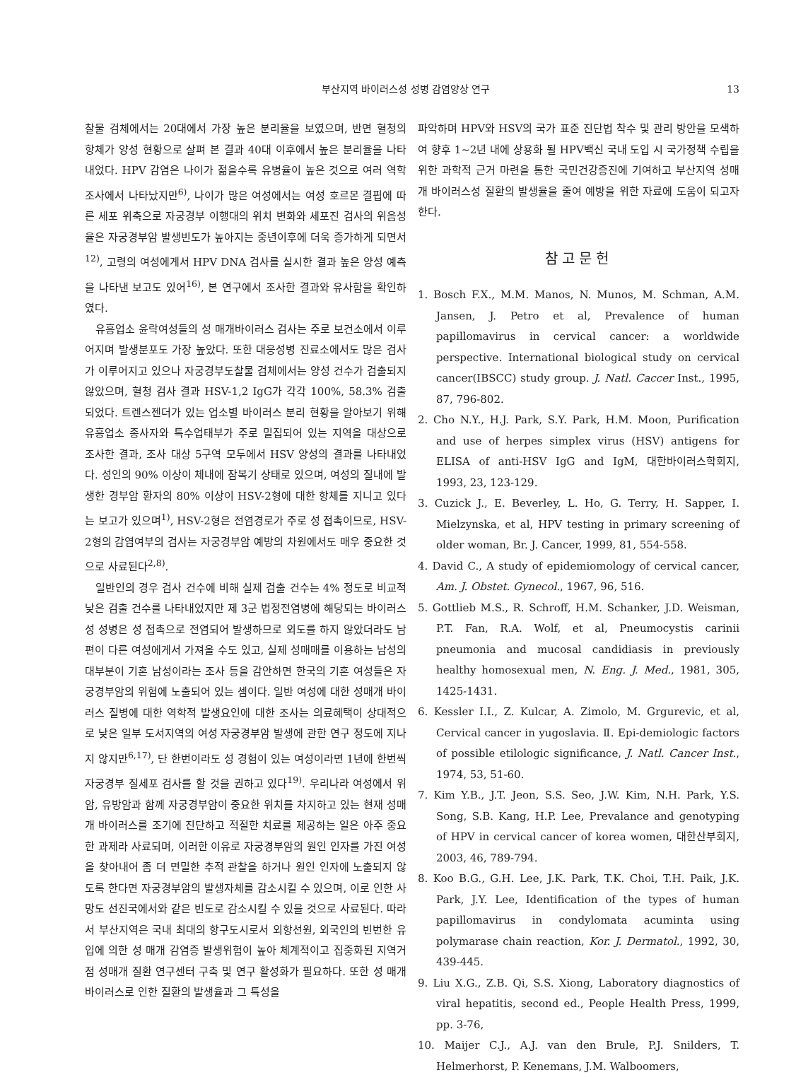부산지역 바이러스성 성병 감염양상 연구 13
찰물 검체에서는 20대에서 가장 높은 분리율을 보였으며, 반면 혈청의 항체가 양성 현황으로 살펴 본 결과 40대 이후에서 높은 분리율을 나타내었다. HPV 감염은 나이가 젊을수록 유병율이 높은 것으로 여러 역학조사에서 나타났지만<sup>6)</sup>, 나이가 많은 여성에서는 여성 호르몬 결핍에 따른 세포 위축으로 자궁경부 이행대의 위치 변화와 세포진 검사의 위음성율은 자궁경부암 발생빈도가 높아지는 중년이후에 더욱 증가하게 되면서<sup>12)</sup>, 고령의 여성에게서 HPV DNA 검사를 실시한 결과 높은 양성 예측을 나타낸 보고도 있어<sup>16)</sup>, 본 연구에서 조사한 결과와 유사함을 확인하였다.
유흥업소 윤락여성들의 성 매개바이러스 검사는 주로 보건소에서 이루어지며 발생분포도 가장 높았다. 또한 대응성병 진료소에서도 많은 검사가 이루어지고 있으나 자궁경부도찰물 검체에서는 양성 건수가 검출되지 않았으며, 혈청 검사 결과 HSV-1,2 IgG가 각각 100%, 58.3% 검출되었다. 트렌스젠더가 있는 업소별 바이러스 분리 현황을 알아보기 위해 유흥업소 종사자와 특수업태부가 주로 밀집되어 있는 지역을 대상으로 조사한 결과, 조사 대상 5구역 모두에서 HSV 양성의 결과를 나타내었다. 성인의 90% 이상이 체내에 잠복기 상태로 있으며, 여성의 질내에 발생한 경부암 환자의 80% 이상이 HSV-2형에 대한 항체를 지니고 있다는 보고가 있으며<sup>1)</sup>, HSV-2형은 전염경로가 주로 성 접촉이므로, HSV-2형의 감염여부의 검사는 자궁경부암 예방의 차원에서도 매우 중요한 것으로 사료된다<sup>2,8)</sup>.
일반인의 경우 검사 건수에 비해 실제 검출 건수는 4% 정도로 비교적 낮은 검출 건수를 나타내었지만 제 3군 법정전염병에 해당되는 바이러스성 성병은 성 접촉으로 전염되어 발생하므로 외도를 하지 않았더라도 남편이 다른 여성에게서 가져올 수도 있고, 실제 성매매를 이용하는 남성의 대부분이 기혼 남성이라는 조사 등을 감안하면 한국의 기혼 여성들은 자궁경부암의 위험에 노출되어 있는 셈이다. 일반 여성에 대한 성매개 바이러스 질병에 대한 역학적 발생요인에 대한 조사는 의료혜택이 상대적으로 낮은 일부 도서지역의 여성 자궁경부암 발생에 관한 연구 정도에 지나지 않지만<sup>6,17)</sup>, 단 한번이라도 성 경험이 있는 여성이라면 1년에 한번씩 자궁경부 질세포 검사를 할 것을 권하고 있다<sup>19)</sup>. 우리나라 여성에서 위암, 유방암과 함께 자궁경부암이 중요한 위치를 차지하고 있는 현재 성매개 바이러스를 조기에 진단하고 적절한 치료를 제공하는 일은 아주 중요한 과제라 사료되며, 이러한 이유로 자궁경부암의 원인 인자를 가진 여성을 찾아내어 좀 더 면밀한 추적 관찰을 하거나 원인 인자에 노출되지 않도록 한다면 자궁경부암의 발생자체를 감소시킬 수 있으며, 이로 인한 사망도 선진국에서와 같은 빈도로 감소시킬 수 있을 것으로 사료된다. 따라서 부산지역은 국내 최대의 항구도시로서 외항선원, 외국인의 빈번한 유입에 의한 성 매개 감염증 발생위험이 높아 체계적이고 집중화된 지역거점 성매개 질환 연구센터 구축 및 연구 활성화가 필요하다. 또한 성 매개바이러스로 인한 질환의 발생율과 그 특성을
파악하며 HPV와 HSV의 국가 표준 진단법 착수 및 관리 방안을 모색하여 향후 1~2년 내에 상용화 될 HPV백신 국내 도입 시 국가정책 수립을 위한 과학적 근거 마련을 통한 국민건강증진에 기여하고 부산지역 성매개 바이러스성 질환의 발생율을 줄여 예방을 위한 자료에 도움이 되고자 한다.
참고문헌
1. Bosch F.X., M.M. Manos, N. Munos, M. Schman, A.M. Jansen, J. Petro et al, Prevalence of human papillomavirus in cervical cancer: a worldwide perspective. International biological study on cervical cancer(IBSCC) study group. J. Natl. Caccer Inst., 1995, 87, 796-802.
2. Cho N.Y., H.J. Park, S.Y. Park, H.M. Moon, Purification and use of herpes simplex virus (HSV) antigens for ELISA of anti-HSV IgG and IgM, 대한바이러스학회지, 1993, 23, 123-129.
3. Cuzick J., E. Beverley, L. Ho, G. Terry, H. Sapper, I. Mielzynska, et al, HPV testing in primary screening of older woman, Br. J. Cancer, 1999, 81, 554-558.
4. David C., A study of epidemiomology of cervical cancer, Am. J. Obstet. Gynecol., 1967, 96, 516.
5. Gottlieb M.S., R. Schroff, H.M. Schanker, J.D. Weisman, P.T. Fan, R.A. Wolf, et al, Pneumocystis carinii pneumonia and mucosal candidiasis in previously healthy homosexual men, N. Eng. J. Med., 1981, 305, 1425-1431.
6. Kessler I.I., Z. Kulcar, A. Zimolo, M. Grgurevic, et al, Cervical cancer in yugoslavia. Ⅱ. Epi-demiologic factors of possible etilologic significance, J. Natl. Cancer Inst., 1974, 53, 51-60.
7. Kim Y.B., J.T. Jeon, S.S. Seo, J.W. Kim, N.H. Park, Y.S. Song, S.B. Kang, H.P. Lee, Prevalance and genotyping of HPV in cervical cancer of korea women, 대한산부회지, 2003, 46, 789-794.
8. Koo B.G., G.H. Lee, J.K. Park, T.K. Choi, T.H. Paik, J.K. Park, J.Y. Lee, Identification of the types of human papillomavirus in condylomata acuminta using polymarase chain reaction, Kor. J. Dermatol., 1992, 30, 439-445.
9. Liu X.G., Z.B. Qi, S.S. Xiong, Laboratory diagnostics of viral hepatitis, second ed., People Health Press, 1999, pp. 3-76,
10. Maijer C.J., A.J. van den Brule, P.J. Snilders, T. Helmerhorst, P. Kenemans, J.M. Walboomers,